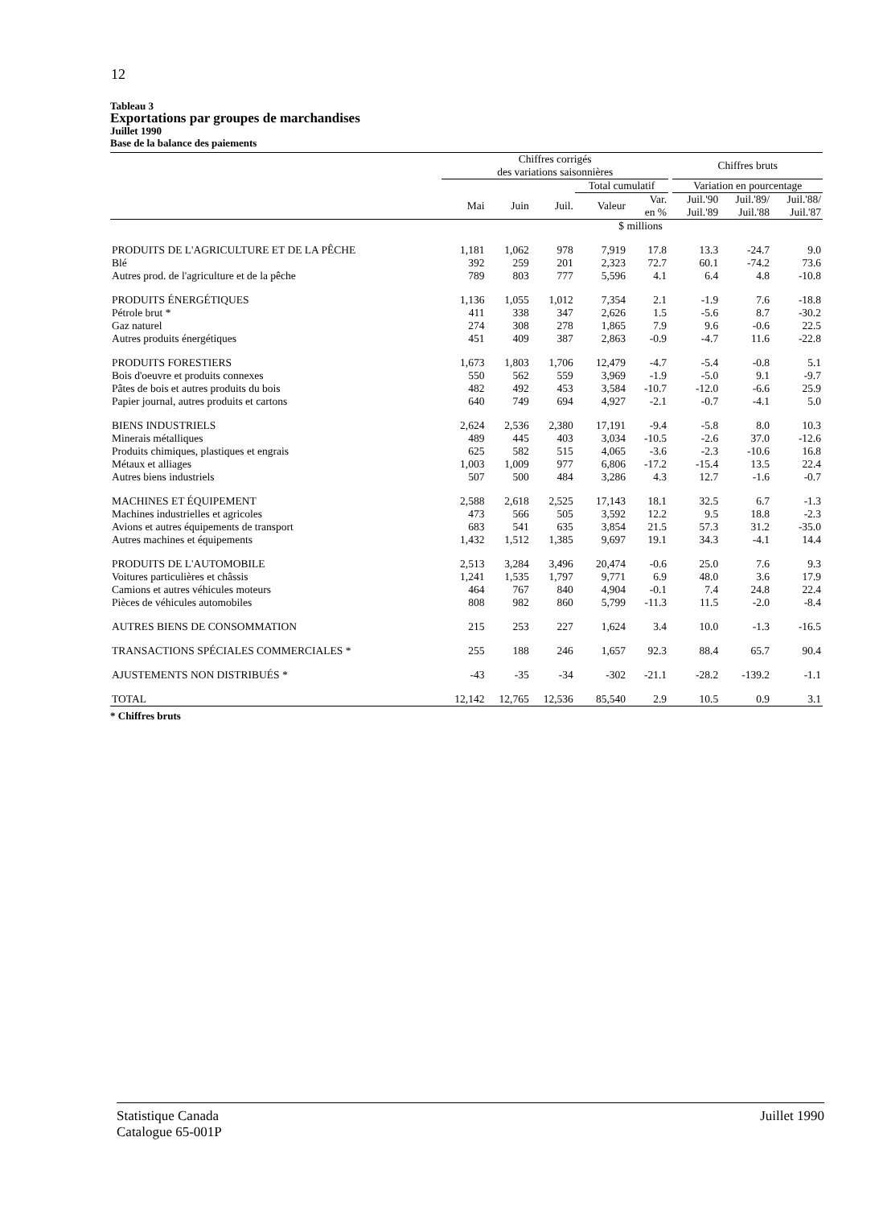12
Tableau 3
Exportations par groupes de marchandises
Juillet 1990
Base de la balance des paiements
| | Chiffres corrigés des variations saisonnières | | | | | | Chiffres bruts | | |
| --- | --- | --- | --- | --- | --- | --- | --- | --- | --- |
| | | | | Total cumulatif | | | Variation en pourcentage | | |
| | Mai | Juin | Juil. | Valeur | Var. en % | | Juil.'90 Juil.'89 | Juil.'89/ Juil.'88 | Juil.'88/ Juil.'87 |
| | $ millions | | | | | | | | |
| PRODUITS DE L'AGRICULTURE ET DE LA PÊCHE | 1,181 | 1,062 | 978 | 7,919 | 17.8 | | 13.3 | -24.7 | 9.0 |
| Blé | 392 | 259 | 201 | 2,323 | 72.7 | | 60.1 | -74.2 | 73.6 |
| Autres prod. de l'agriculture et de la pêche | 789 | 803 | 777 | 5,596 | 4.1 | | 6.4 | 4.8 | -10.8 |
| PRODUITS ÉNERGÉTIQUES | 1,136 | 1,055 | 1,012 | 7,354 | 2.1 | | -1.9 | 7.6 | -18.8 |
| Pétrole brut * | 411 | 338 | 347 | 2,626 | 1.5 | | -5.6 | 8.7 | -30.2 |
| Gaz naturel | 274 | 308 | 278 | 1,865 | 7.9 | | 9.6 | -0.6 | 22.5 |
| Autres produits énergétiques | 451 | 409 | 387 | 2,863 | -0.9 | | -4.7 | 11.6 | -22.8 |
| PRODUITS FORESTIERS | 1,673 | 1,803 | 1,706 | 12,479 | -4.7 | | -5.4 | -0.8 | 5.1 |
| Bois d'oeuvre et produits connexes | 550 | 562 | 559 | 3,969 | -1.9 | | -5.0 | 9.1 | -9.7 |
| Pâtes de bois et autres produits du bois | 482 | 492 | 453 | 3,584 | -10.7 | | -12.0 | -6.6 | 25.9 |
| Papier journal, autres produits et cartons | 640 | 749 | 694 | 4,927 | -2.1 | | -0.7 | -4.1 | 5.0 |
| BIENS INDUSTRIELS | 2,624 | 2,536 | 2,380 | 17,191 | -9.4 | | -5.8 | 8.0 | 10.3 |
| Minerais métalliques | 489 | 445 | 403 | 3,034 | -10.5 | | -2.6 | 37.0 | -12.6 |
| Produits chimiques, plastiques et engrais | 625 | 582 | 515 | 4,065 | -3.6 | | -2.3 | -10.6 | 16.8 |
| Métaux et alliages | 1,003 | 1,009 | 977 | 6,806 | -17.2 | | -15.4 | 13.5 | 22.4 |
| Autres biens industriels | 507 | 500 | 484 | 3,286 | 4.3 | | 12.7 | -1.6 | -0.7 |
| MACHINES ET ÉQUIPEMENT | 2,588 | 2,618 | 2,525 | 17,143 | 18.1 | | 32.5 | 6.7 | -1.3 |
| Machines industrielles et agricoles | 473 | 566 | 505 | 3,592 | 12.2 | | 9.5 | 18.8 | -2.3 |
| Avions et autres équipements de transport | 683 | 541 | 635 | 3,854 | 21.5 | | 57.3 | 31.2 | -35.0 |
| Autres machines et équipements | 1,432 | 1,512 | 1,385 | 9,697 | 19.1 | | 34.3 | -4.1 | 14.4 |
| PRODUITS DE L'AUTOMOBILE | 2,513 | 3,284 | 3,496 | 20,474 | -0.6 | | 25.0 | 7.6 | 9.3 |
| Voitures particulières et châssis | 1,241 | 1,535 | 1,797 | 9,771 | 6.9 | | 48.0 | 3.6 | 17.9 |
| Camions et autres véhicules moteurs | 464 | 767 | 840 | 4,904 | -0.1 | | 7.4 | 24.8 | 22.4 |
| Pièces de véhicules automobiles | 808 | 982 | 860 | 5,799 | -11.3 | | 11.5 | -2.0 | -8.4 |
| AUTRES BIENS DE CONSOMMATION | 215 | 253 | 227 | 1,624 | 3.4 | | 10.0 | -1.3 | -16.5 |
| TRANSACTIONS SPÉCIALES COMMERCIALES * | 255 | 188 | 246 | 1,657 | 92.3 | | 88.4 | 65.7 | 90.4 |
| AJUSTEMENTS NON DISTRIBUÉS * | -43 | -35 | -34 | -302 | -21.1 | | -28.2 | -139.2 | -1.1 |
| TOTAL | 12,142 | 12,765 | 12,536 | 85,540 | 2.9 | | 10.5 | 0.9 | 3.1 |
* Chiffres bruts
Statistique Canada
Catalogue 65-001P
Juillet 1990